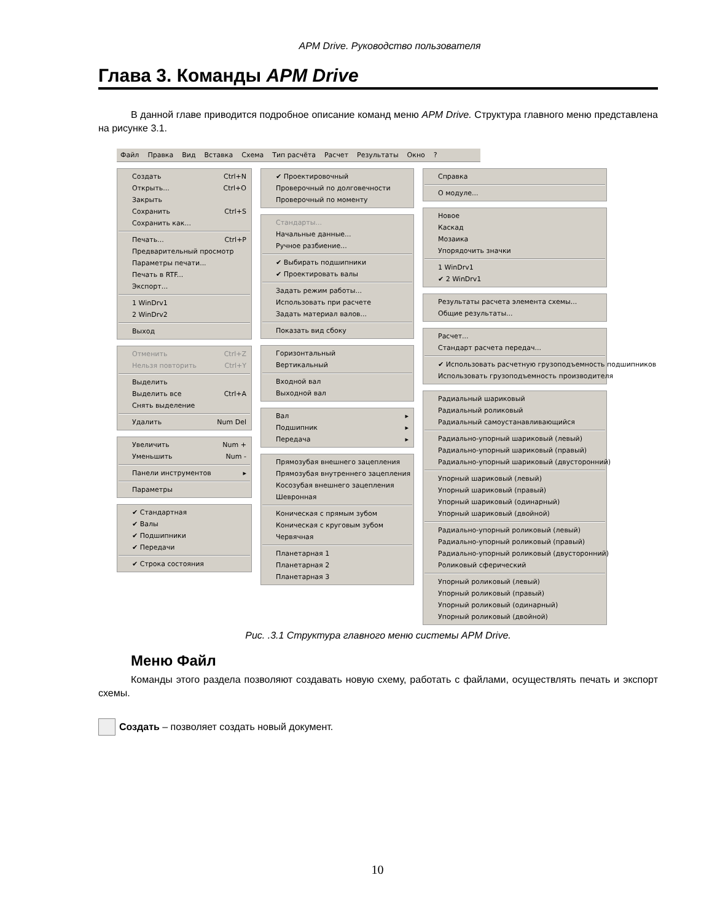APM Drive. Руководство пользователя
Глава 3. Команды APM Drive
В данной главе приводится подробное описание команд меню APM Drive. Структура главного меню представлена на рисунке 3.1.
Файл Правка Вид Вставка Схема Тип расчёта Расчет Результаты Окно ?
Создать Ctrl+N
Открыть... Ctrl+O
Закрыть
Сохранить Ctrl+S
Сохранить как...
Печать... Ctrl+P
Предварительный просмотр
Параметры печати...
Печать в RTF...
Экспорт...
1 WinDrv1
2 WinDrv2
Выход
Отменить Ctrl+Z
Нельзя повторить Ctrl+Y
Выделить
Выделить все Ctrl+A
Снять выделение
Удалить Num Del
Увеличить Num +
Уменьшить Num -
Панели инструментов ▸
Параметры
✔ Стандартная
✔ Валы
✔ Подшипники
✔ Передачи
✔ Строка состояния
✔ Проектировочный
Проверочный по долговечности
Проверочный по моменту
Стандарты...
Начальные данные...
Ручное разбиение...
✔ Выбирать подшипники
✔ Проектировать валы
Задать режим работы...
Использовать при расчете
Задать материал валов...
Показать вид сбоку
Горизонтальный
Вертикальный
Входной вал
Выходной вал
Вал ▸
Подшипник ▸
Передача ▸
Прямозубая внешнего зацепления
Прямозубая внутреннего зацепления
Косозубая внешнего зацепления
Шевронная
Коническая с прямым зубом
Коническая с круговым зубом
Червячная
Планетарная 1
Планетарная 2
Планетарная 3
Справка
О модуле...
Новое
Каскад
Мозаика
Упорядочить значки
1 WinDrv1
✔ 2 WinDrv1
Результаты расчета элемента схемы...
Общие результаты...
Расчет...
Стандарт расчета передач...
✔ Использовать расчетную грузоподъемность подшипников
Использовать грузоподъемность производителя
Радиальный шариковый
Радиальный роликовый
Радиальный самоустанавливающийся
Радиально-упорный шариковый (левый)
Радиально-упорный шариковый (правый)
Радиально-упорный шариковый (двусторонний)
Упорный шариковый (левый)
Упорный шариковый (правый)
Упорный шариковый (одинарный)
Упорный шариковый (двойной)
Радиально-упорный роликовый (левый)
Радиально-упорный роликовый (правый)
Радиально-упорный роликовый (двусторонний)
Роликовый сферический
Упорный роликовый (левый)
Упорный роликовый (правый)
Упорный роликовый (одинарный)
Упорный роликовый (двойной)
Рис. .3.1 Структура главного меню системы APM Drive.
Меню Файл
Команды этого раздела позволяют создавать новую схему, работать с файлами, осуществлять печать и экспорт схемы.
Создать – позволяет создать новый документ.
10